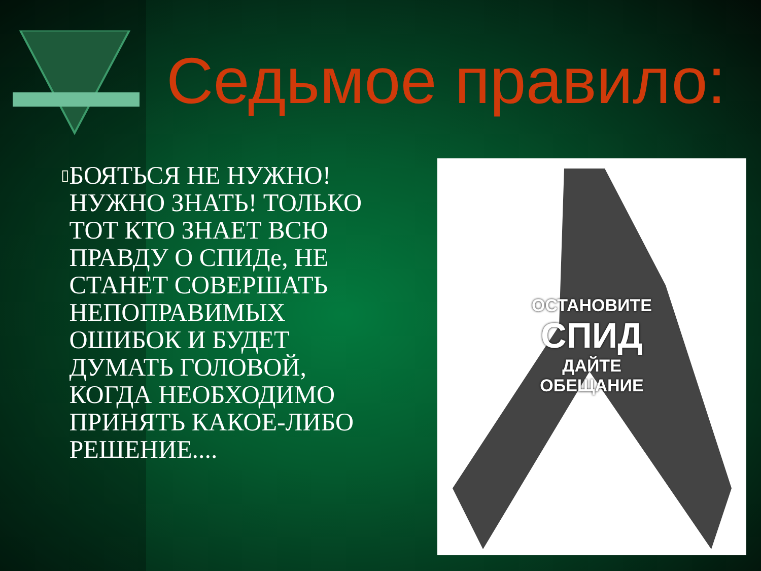Седьмое правило:
▯
БОЯТЬСЯ НЕ НУЖНО! НУЖНО ЗНАТЬ! ТОЛЬКО ТОТ КТО ЗНАЕТ ВСЮ ПРАВДУ О СПИДе, НЕ СТАНЕТ СОВЕРШАТЬ НЕПОПРАВИМЫХ ОШИБОК И БУДЕТ ДУМАТЬ ГОЛОВОЙ, КОГДА НЕОБХОДИМО ПРИНЯТЬ КАКОЕ-ЛИБО РЕШЕНИЕ....
ОСТАНОВИТЕ
СПИД
ДАЙТЕ
ОБЕЩАНИЕ